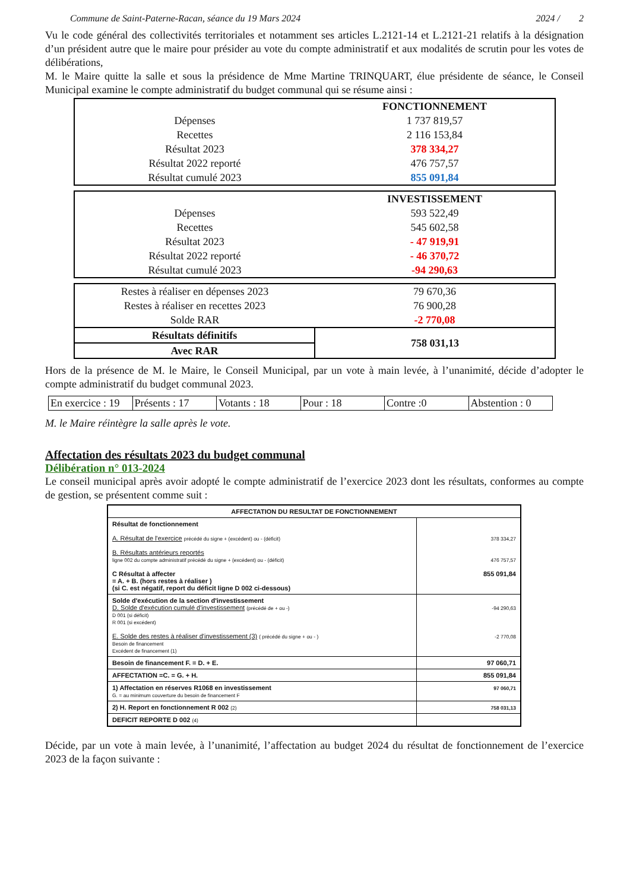Commune de Saint-Paterne-Racan, séance du 19 Mars 2024 2024 / 2
Vu le code général des collectivités territoriales et notamment ses articles L.2121-14 et L.2121-21 relatifs à la désignation d’un président autre que le maire pour présider au vote du compte administratif et aux modalités de scrutin pour les votes de délibérations,
M. le Maire quitte la salle et sous la présidence de Mme Martine TRINQUART, élue présidente de séance, le Conseil Municipal examine le compte administratif du budget communal qui se résume ainsi :
| | FONCTIONNEMENT |
| Dépenses | 1 737 819,57 |
| Recettes | 2 116 153,84 |
| Résultat 2023 | 378 334,27 |
| Résultat 2022 reporté | 476 757,57 |
| Résultat cumulé 2023 | 855 091,84 |
| | INVESTISSEMENT |
| Dépenses | 593 522,49 |
| Recettes | 545 602,58 |
| Résultat 2023 | - 47 919,91 |
| Résultat 2022 reporté | - 46 370,72 |
| Résultat cumulé 2023 | -94 290,63 |
| Restes à réaliser en dépenses 2023 | 79 670,36 |
| Restes à réaliser en recettes 2023 | 76 900,28 |
| Solde RAR | -2 770,08 |
| Résultats définitifs | 758 031,13 |
| Avec RAR | |
Hors de la présence de M. le Maire, le Conseil Municipal, par un vote à main levée, à l’unanimité, décide d’adopter le compte administratif du budget communal 2023.
| En exercice : 19 | Présents : 17 | Votants : 18 | Pour : 18 | Contre :0 | Abstention : 0 |
M. le Maire réintègre la salle après le vote.
Affectation des résultats 2023 du budget communal
Délibération n° 013-2024
Le conseil municipal après avoir adopté le compte administratif de l’exercice 2023 dont les résultats, conformes au compte de gestion, se présentent comme suit :
| AFFECTATION DU RESULTAT DE FONCTIONNEMENT | |
| Résultat de fonctionnement A. Résultat de l'exercice précédé du signe + (excédent) ou - (déficit) B. Résultats antérieurs reportés ligne 002 du compte administratif précédé du signe + (excédent) ou - (déficit) C Résultat à affecter = A. + B. (hors restes à réaliser ) (si C. est négatif, report du déficit ligne D 002 ci-dessous) | 378 334,27 476 757,57 855 091,84 |
| Solde d'exécution de la section d'investissement D. Solde d'exécution cumulé d'investissement (précédé de + ou -) D 001 (si déficit) R 001 (si excédent) E. Solde des restes à réaliser d'investissement (3) ( précédé du signe + ou - ) Besoin de financement Excédent de financement (1) | -94 290,63 -2 770,08 |
| Besoin de financement F. = D. + E. | 97 060,71 |
| AFFECTATION =C. = G. + H. | 855 091,84 |
| 1) Affectation en réserves R1068 en investissement G. = au minimum couverture du besoin de financement F | 97 060,71 |
| 2) H. Report en fonctionnement R 002 (2) | 758 031,13 |
| DEFICIT REPORTE D 002 (4) | |
Décide, par un vote à main levée, à l’unanimité, l’affectation au budget 2024 du résultat de fonctionnement de l’exercice 2023 de la façon suivante :